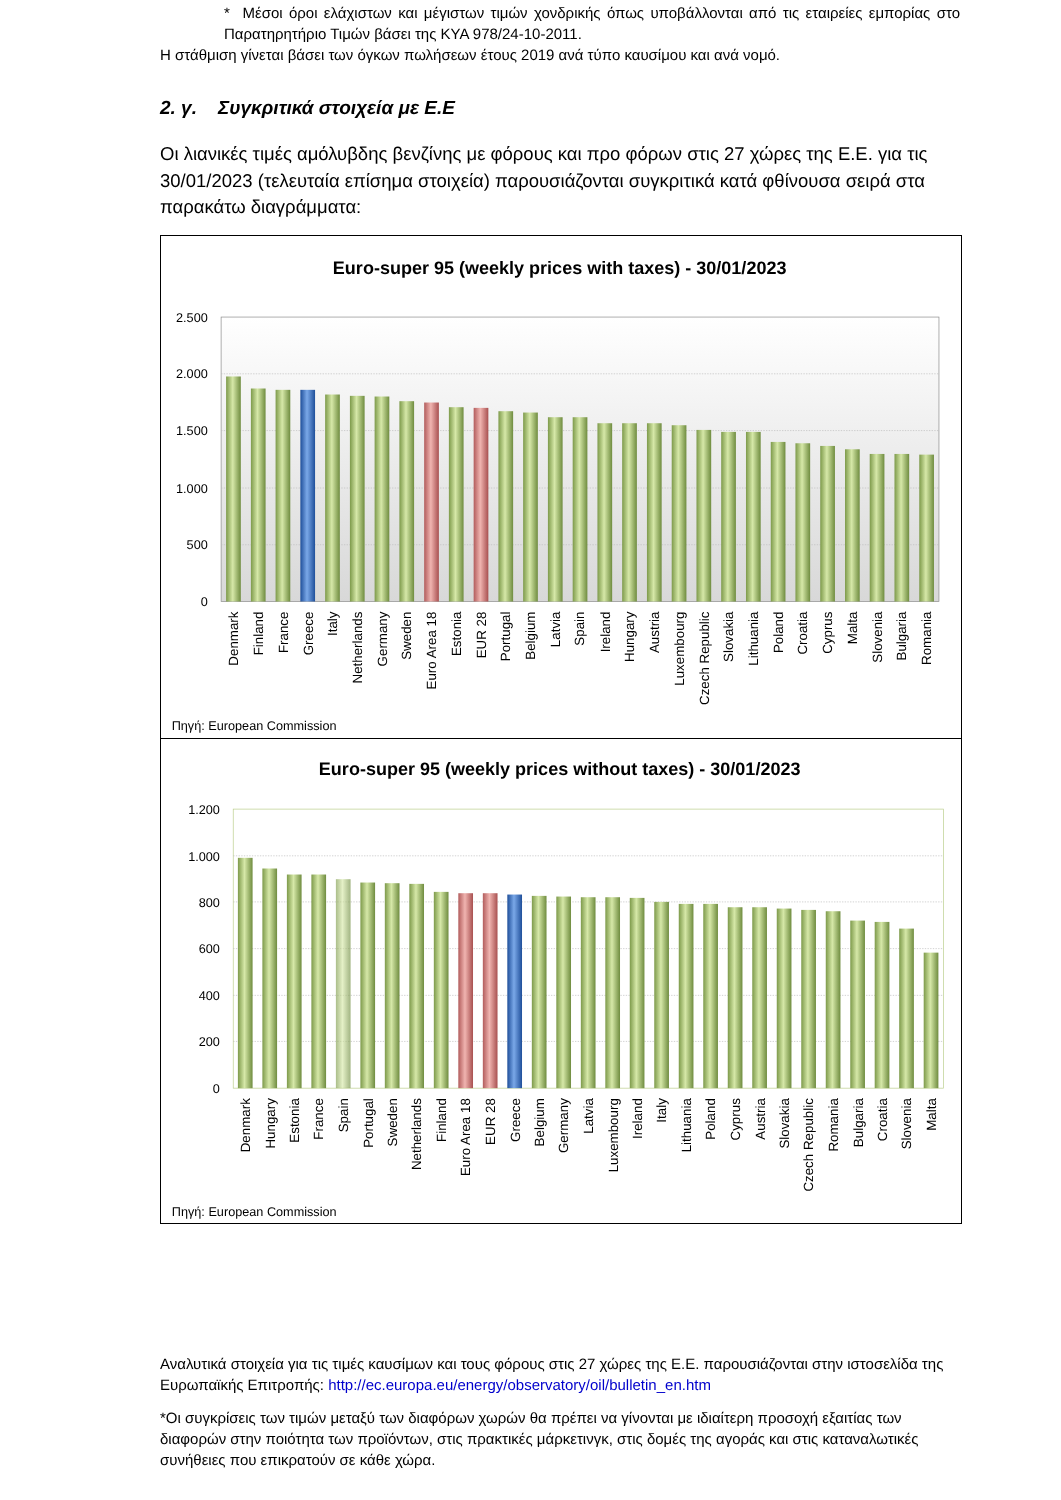* Μέσοι όροι ελάχιστων και μέγιστων τιμών χονδρικής όπως υποβάλλονται από τις εταιρείες εμπορίας στο Παρατηρητήριο Τιμών βάσει της ΚΥΑ 978/24-10-2011.
Η στάθμιση γίνεται βάσει των όγκων πωλήσεων έτους 2019 ανά τύπο καυσίμου και ανά νομό.
2. γ. Συγκριτικά στοιχεία με Ε.Ε
Οι λιανικές τιμές αμόλυβδης βενζίνης με φόρους και προ φόρων στις 27 χώρες της Ε.Ε. για τις 30/01/2023 (τελευταία επίσημα στοιχεία) παρουσιάζονται συγκριτικά κατά φθίνουσα σειρά στα παρακάτω διαγράμματα:
Euro-super 95 (weekly prices with taxes) - 30/01/2023
2.500
2.000
1.500
1.000
500
0
Denmark
Finland
France
Greece
Italy
Netherlands
Germany
Sweden
Euro Area 18
Estonia
EUR 28
Portugal
Belgium
Latvia
Spain
Ireland
Hungary
Austria
Luxembourg
Czech Republic
Slovakia
Lithuania
Poland
Croatia
Cyprus
Malta
Slovenia
Bulgaria
Romania
Πηγή: European Commission
Euro-super 95 (weekly prices without taxes) - 30/01/2023
1.200
1.000
800
600
400
200
0
Denmark
Hungary
Estonia
France
Spain
Portugal
Sweden
Netherlands
Finland
Euro Area 18
EUR 28
Greece
Belgium
Germany
Latvia
Luxembourg
Ireland
Italy
Lithuania
Poland
Cyprus
Austria
Slovakia
Czech Republic
Romania
Bulgaria
Croatia
Slovenia
Malta
Πηγή: European Commission
Αναλυτικά στοιχεία για τις τιμές καυσίμων και τους φόρους στις 27 χώρες της Ε.Ε. παρουσιάζονται στην ιστοσελίδα της Ευρωπαϊκής Επιτροπής: http://ec.europa.eu/energy/observatory/oil/bulletin_en.htm
*Οι συγκρίσεις των τιμών μεταξύ των διαφόρων χωρών θα πρέπει να γίνονται με ιδιαίτερη προσοχή εξαιτίας των διαφορών στην ποιότητα των προϊόντων, στις πρακτικές μάρκετινγκ, στις δομές της αγοράς και στις καταναλωτικές συνήθειες που επικρατούν σε κάθε χώρα.